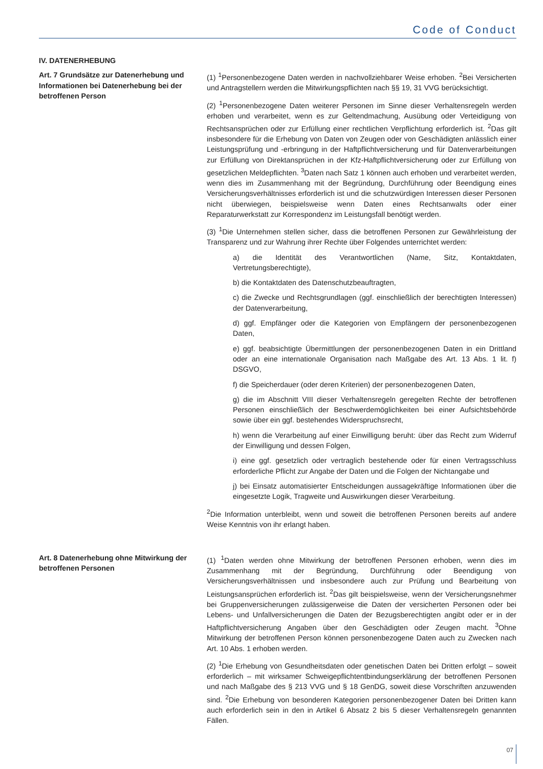Code of Conduct
IV. DATENERHEBUNG
Art. 7 Grundsätze zur Datenerhebung und Informationen bei Datenerhebung bei der betroffenen Person
(1) <sup>1</sup>Personenbezogene Daten werden in nachvollziehbarer Weise erhoben. <sup>2</sup>Bei Versicherten und Antragstellern werden die Mitwirkungspflichten nach §§ 19, 31 VVG berücksichtigt.
(2) <sup>1</sup>Personenbezogene Daten weiterer Personen im Sinne dieser Verhaltensregeln werden erhoben und verarbeitet, wenn es zur Geltendmachung, Ausübung oder Verteidigung von Rechtsansprüchen oder zur Erfüllung einer rechtlichen Verpflichtung erforderlich ist. <sup>2</sup>Das gilt insbesondere für die Erhebung von Daten von Zeugen oder von Geschädigten anlässlich einer Leistungsprüfung und -erbringung in der Haftpflichtversicherung und für Datenverarbeitungen zur Erfüllung von Direktansprüchen in der Kfz-Haftpflichtversicherung oder zur Erfüllung von gesetzlichen Meldepflichten. <sup>3</sup>Daten nach Satz 1 können auch erhoben und verarbeitet werden, wenn dies im Zusammenhang mit der Begründung, Durchführung oder Beendigung eines Versicherungsverhältnisses erforderlich ist und die schutzwürdigen Interessen dieser Personen nicht überwiegen, beispielsweise wenn Daten eines Rechtsanwalts oder einer Reparaturwerkstatt zur Korrespondenz im Leistungsfall benötigt werden.
(3) <sup>1</sup>Die Unternehmen stellen sicher, dass die betroffenen Personen zur Gewährleistung der Transparenz und zur Wahrung ihrer Rechte über Folgendes unterrichtet werden:
a) die Identität des Verantwortlichen (Name, Sitz, Kontaktdaten, Vertretungsberechtigte),
b) die Kontaktdaten des Datenschutzbeauftragten,
c) die Zwecke und Rechtsgrundlagen (ggf. einschließlich der berechtigten Interessen) der Datenverarbeitung,
d) ggf. Empfänger oder die Kategorien von Empfängern der personenbezogenen Daten,
e) ggf. beabsichtigte Übermittlungen der personenbezogenen Daten in ein Drittland oder an eine internationale Organisation nach Maßgabe des Art. 13 Abs. 1 lit. f) DSGVO,
f) die Speicherdauer (oder deren Kriterien) der personenbezogenen Daten,
g) die im Abschnitt VIII dieser Verhaltensregeln geregelten Rechte der betroffenen Personen einschließlich der Beschwerdemöglichkeiten bei einer Aufsichtsbehörde sowie über ein ggf. bestehendes Widerspruchsrecht,
h) wenn die Verarbeitung auf einer Einwilligung beruht: über das Recht zum Widerruf der Einwilligung und dessen Folgen,
i) eine ggf. gesetzlich oder vertraglich bestehende oder für einen Vertragsschluss erforderliche Pflicht zur Angabe der Daten und die Folgen der Nichtangabe und
j) bei Einsatz automatisierter Entscheidungen aussagekräftige Informationen über die eingesetzte Logik, Tragweite und Auswirkungen dieser Verarbeitung.
<sup>2</sup> Die Information unterbleibt, wenn und soweit die betroffenen Personen bereits auf andere Weise Kenntnis von ihr erlangt haben.
Art. 8 Datenerhebung ohne Mitwirkung der betroffenen Personen
(1) <sup>1</sup>Daten werden ohne Mitwirkung der betroffenen Personen erhoben, wenn dies im Zusammenhang mit der Begründung, Durchführung oder Beendigung von Versicherungsverhältnissen und insbesondere auch zur Prüfung und Bearbeitung von Leistungsansprüchen erforderlich ist. <sup>2</sup>Das gilt beispielsweise, wenn der Versicherungsnehmer bei Gruppenversicherungen zulässigerweise die Daten der versicherten Personen oder bei Lebens- und Unfallversicherungen die Daten der Bezugsberechtigten angibt oder er in der Haftpflichtversicherung Angaben über den Geschädigten oder Zeugen macht. <sup>3</sup>Ohne Mitwirkung der betroffenen Person können personenbezogene Daten auch zu Zwecken nach Art. 10 Abs. 1 erhoben werden.
(2) <sup>1</sup>Die Erhebung von Gesundheitsdaten oder genetischen Daten bei Dritten erfolgt – soweit erforderlich – mit wirksamer Schweigepflichtentbindungserklärung der betroffenen Personen und nach Maßgabe des § 213 VVG und § 18 GenDG, soweit diese Vorschriften anzuwenden sind. <sup>2</sup>Die Erhebung von besonderen Kategorien personenbezogener Daten bei Dritten kann auch erforderlich sein in den in Artikel 6 Absatz 2 bis 5 dieser Verhaltensregeln genannten Fällen.
07